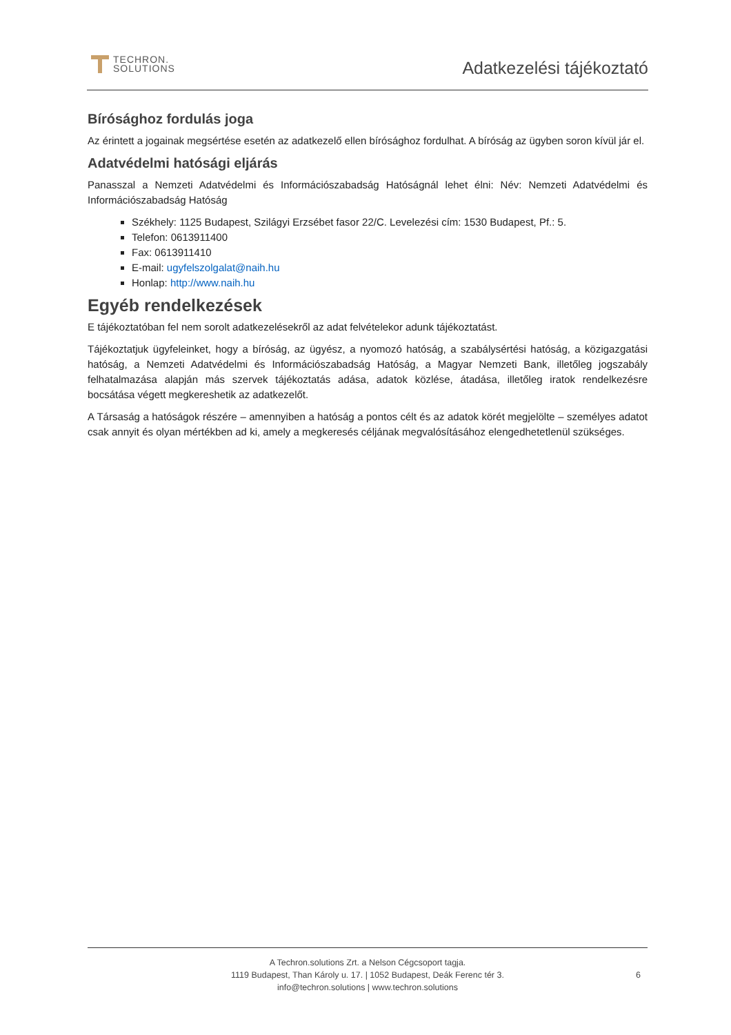TECHRON.
SOLUTIONS
Adatkezelési tájékoztató
Bírósághoz fordulás joga
Az érintett a jogainak megsértése esetén az adatkezelő ellen bírósághoz fordulhat. A bíróság az ügyben soron kívül jár el.
Adatvédelmi hatósági eljárás
Panasszal a Nemzeti Adatvédelmi és Információszabadság Hatóságnál lehet élni: Név: Nemzeti Adatvédelmi és Információszabadság Hatóság
Székhely: 1125 Budapest, Szilágyi Erzsébet fasor 22/C. Levelezési cím: 1530 Budapest, Pf.: 5.
Telefon: 0613911400
Fax: 0613911410
E-mail: ugyfelszolgalat@naih.hu
Honlap: http://www.naih.hu
Egyéb rendelkezések
E tájékoztatóban fel nem sorolt adatkezelésekről az adat felvételekor adunk tájékoztatást.
Tájékoztatjuk ügyfeleinket, hogy a bíróság, az ügyész, a nyomozó hatóság, a szabálysértési hatóság, a közigazgatási hatóság, a Nemzeti Adatvédelmi és Információszabadság Hatóság, a Magyar Nemzeti Bank, illetőleg jogszabály felhatalmazása alapján más szervek tájékoztatás adása, adatok közlése, átadása, illetőleg iratok rendelkezésre bocsátása végett megkereshetik az adatkezelőt.
A Társaság a hatóságok részére – amennyiben a hatóság a pontos célt és az adatok körét megjelölte – személyes adatot csak annyit és olyan mértékben ad ki, amely a megkeresés céljának megvalósításához elengedhetetlenül szükséges.
A Techron.solutions Zrt. a Nelson Cégcsoport tagja.
1119 Budapest, Than Károly u. 17. | 1052 Budapest, Deák Ferenc tér 3.
info@techron.solutions | www.techron.solutions
6